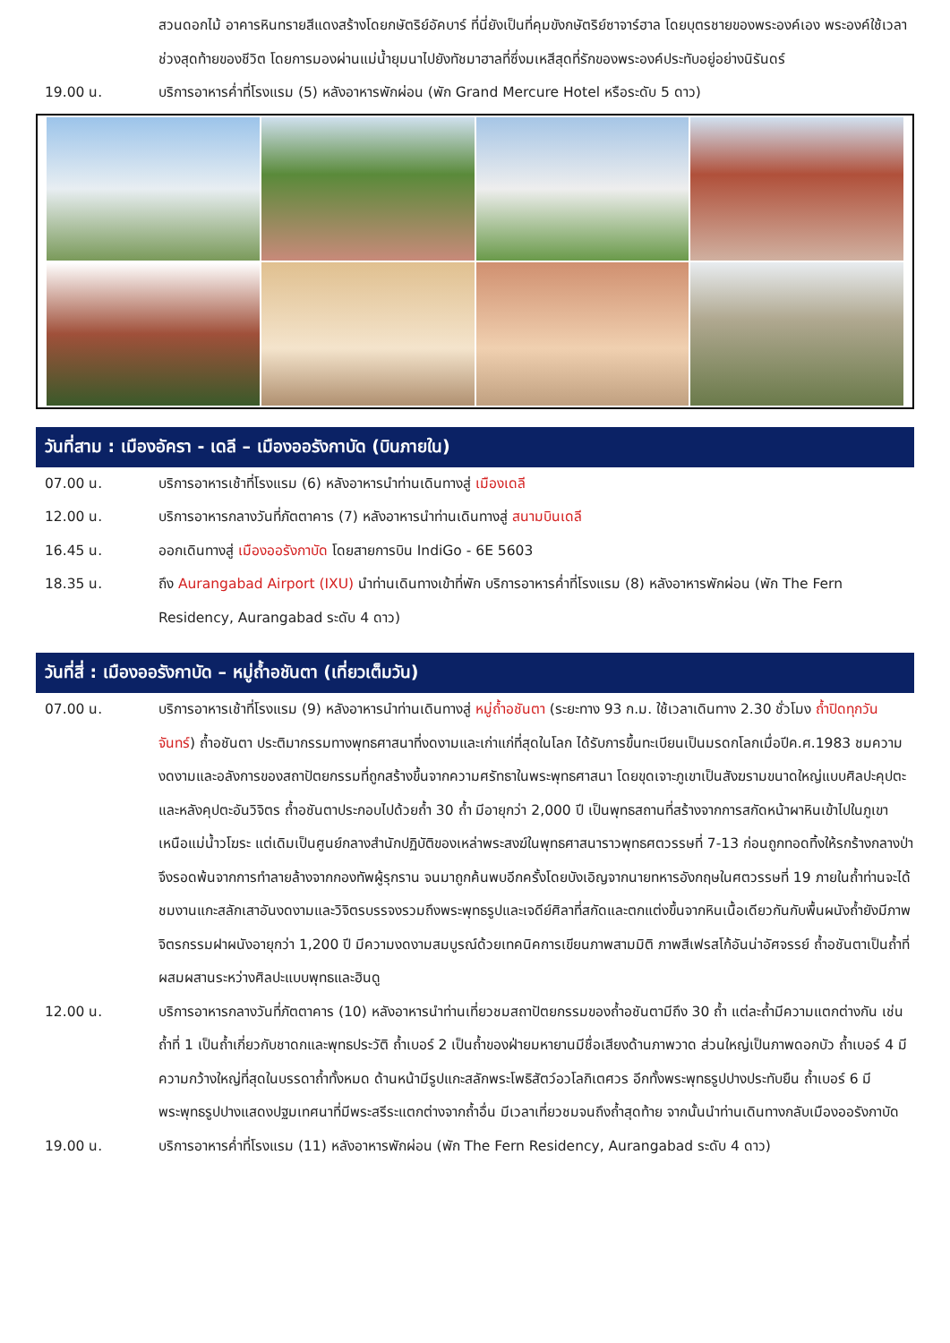สวนดอกไม้ อาคารหินทรายสีแดงสร้างโดยกษัตริย์อัคบาร์ ที่นี่ยังเป็นที่คุมขังกษัตริย์ซาจาร์ฮาล โดยบุตรชายของพระองค์เอง พระองค์ใช้เวลาช่วงสุดท้ายของชีวิต โดยการมองผ่านแม่น้ำยุมนาไปยังทัชมาฮาลที่ซึ่งมเหสีสุดที่รักของพระองค์ประทับอยู่อย่างนิรันดร์
19.00 น. บริการอาหารค่ำที่โรงแรม (5) หลังอาหารพักผ่อน (พัก Grand Mercure Hotel หรือระดับ 5 ดาว)
วันที่สาม : เมืองอัครา - เดลี – เมืองออรังกาบัด (บินภายใน)
07.00 น. บริการอาหารเช้าที่โรงแรม (6) หลังอาหารนำท่านเดินทางสู่ เมืองเดลี
12.00 น. บริการอาหารกลางวันที่ภัตตาคาร (7) หลังอาหารนำท่านเดินทางสู่ สนามบินเดลี
16.45 น. ออกเดินทางสู่ เมืองออรังกาบัด โดยสายการบิน IndiGo - 6E 5603
18.35 น. ถึง Aurangabad Airport (IXU) นำท่านเดินทางเข้าที่พัก บริการอาหารค่ำที่โรงแรม (8) หลังอาหารพักผ่อน (พัก The Fern Residency, Aurangabad ระดับ 4 ดาว)
วันที่สี่ : เมืองออรังกาบัด – หมู่ถ้ำอชันตา (เที่ยวเต็มวัน)
07.00 น. บริการอาหารเช้าที่โรงแรม (9) หลังอาหารนำท่านเดินทางสู่ หมู่ถ้ำอชันตา (ระยะทาง 93 ก.ม. ใช้เวลาเดินทาง 2.30 ชั่วโมง ถ้ำปิดทุกวันจันทร์) ถ้ำอชันตา ประติมากรรมทางพุทธศาสนาที่งดงามและเก่าแก่ที่สุดในโลก ได้รับการขึ้นทะเบียนเป็นมรดกโลกเมื่อปีค.ศ.1983 ชมความงดงามและอลังการของสถาปัตยกรรมที่ถูกสร้างขึ้นจากความศรัทธาในพระพุทธศาสนา โดยขุดเจาะภูเขาเป็นสังฆรามขนาดใหญ่แบบศิลปะคุปตะและหลังคุปตะอันวิจิตร ถ้ำอชันตาประกอบไปด้วยถ้ำ 30 ถ้ำ มีอายุกว่า 2,000 ปี เป็นพุทธสถานที่สร้างจากการสกัดหน้าผาหินเข้าไปในภูเขาเหนือแม่น้ำวโฆระ แต่เดิมเป็นศูนย์กลางสำนักปฏิบัติของเหล่าพระสงฆ์ในพุทธศาสนาราวพุทธศตวรรษที่ 7-13 ก่อนถูกทอดทิ้งให้รกร้างกลางป่าจึงรอดพ้นจากการทำลายล้างจากกองทัพผู้รุกราน จนมาถูกค้นพบอีกครั้งโดยบังเอิญจากนายทหารอังกฤษในศตวรรษที่ 19 ภายในถ้ำท่านจะได้ชมงานแกะสลักเสาอันงดงามและวิจิตรบรรจงรวมถึงพระพุทธรูปและเจดีย์ศิลาที่สกัดและตกแต่งขึ้นจากหินเนื้อเดียวกันกับพื้นผนังถ้ำยังมีภาพจิตรกรรมฝาผนังอายุกว่า 1,200 ปี มีความงดงามสมบูรณ์ด้วยเทคนิคการเขียนภาพสามมิติ ภาพสีเฟรสโก้อันน่าอัศจรรย์ ถ้ำอชันตาเป็นถ้ำที่ผสมผสานระหว่างศิลปะแบบพุทธและฮินดู
12.00 น. บริการอาหารกลางวันที่ภัตตาคาร (10) หลังอาหารนำท่านเที่ยวชมสถาปัตยกรรมของถ้ำอชันตามีถึง 30 ถ้ำ แต่ละถ้ำมีความแตกต่างกัน เช่น ถ้ำที่ 1 เป็นถ้ำเกี่ยวกับชาดกและพุทธประวัติ ถ้ำเบอร์ 2 เป็นถ้ำของฝ่ายมหายานมีชื่อเสียงด้านภาพวาด ส่วนใหญ่เป็นภาพดอกบัว ถ้ำเบอร์ 4 มีความกว้างใหญ่ที่สุดในบรรดาถ้ำทั้งหมด ด้านหน้ามีรูปแกะสลักพระโพธิสัตว์อวโลกิเตศวร อีกทั้งพระพุทธรูปปางประทับยืน ถ้ำเบอร์ 6 มีพระพุทธรูปปางแสดงปฐมเทศนาที่มีพระสรีระแตกต่างจากถ้ำอื่น มีเวลาเที่ยวชมจนถึงถ้ำสุดท้าย จากนั้นนำท่านเดินทางกลับเมืองออรังกาบัด
19.00 น. บริการอาหารค่ำที่โรงแรม (11) หลังอาหารพักผ่อน (พัก The Fern Residency, Aurangabad ระดับ 4 ดาว)